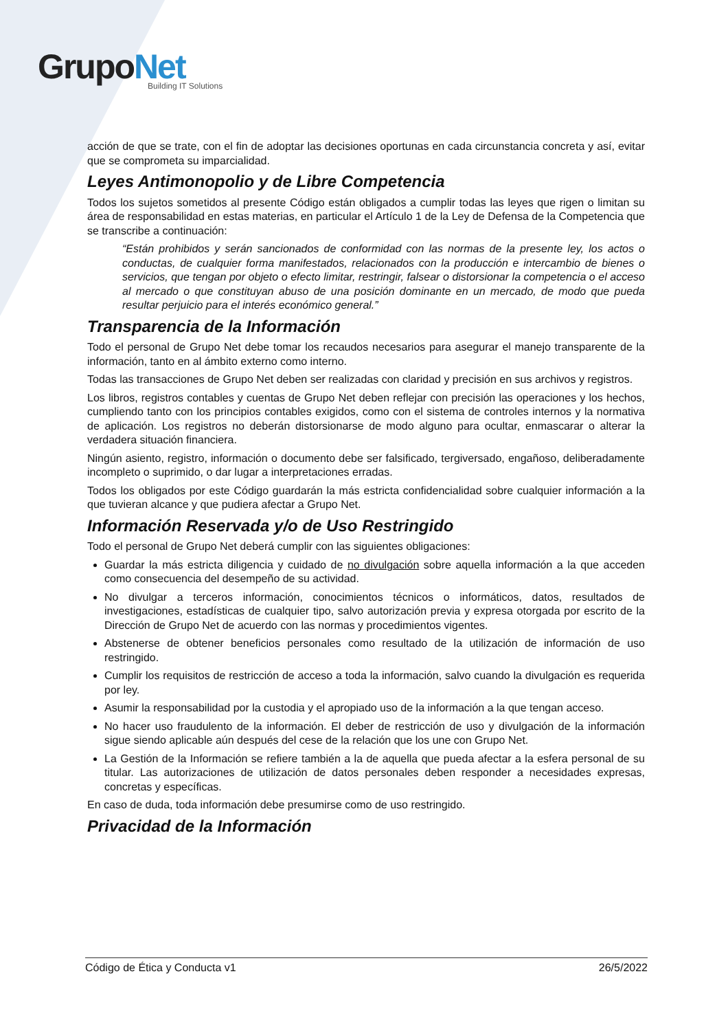GrupoNet
Building IT Solutions
acción de que se trate, con el fin de adoptar las decisiones oportunas en cada circunstancia concreta y así, evitar que se comprometa su imparcialidad.
Leyes Antimonopolio y de Libre Competencia
Todos los sujetos sometidos al presente Código están obligados a cumplir todas las leyes que rigen o limitan su área de responsabilidad en estas materias, en particular el Artículo 1 de la Ley de Defensa de la Competencia que se transcribe a continuación:
“Están prohibidos y serán sancionados de conformidad con las normas de la presente ley, los actos o conductas, de cualquier forma manifestados, relacionados con la producción e intercambio de bienes o servicios, que tengan por objeto o efecto limitar, restringir, falsear o distorsionar la competencia o el acceso al mercado o que constituyan abuso de una posición dominante en un mercado, de modo que pueda resultar perjuicio para el interés económico general.”
Transparencia de la Información
Todo el personal de Grupo Net debe tomar los recaudos necesarios para asegurar el manejo transparente de la información, tanto en al ámbito externo como interno.
Todas las transacciones de Grupo Net deben ser realizadas con claridad y precisión en sus archivos y registros.
Los libros, registros contables y cuentas de Grupo Net deben reflejar con precisión las operaciones y los hechos, cumpliendo tanto con los principios contables exigidos, como con el sistema de controles internos y la normativa de aplicación. Los registros no deberán distorsionarse de modo alguno para ocultar, enmascarar o alterar la verdadera situación financiera.
Ningún asiento, registro, información o documento debe ser falsificado, tergiversado, engañoso, deliberadamente incompleto o suprimido, o dar lugar a interpretaciones erradas.
Todos los obligados por este Código guardarán la más estricta confidencialidad sobre cualquier información a la que tuvieran alcance y que pudiera afectar a Grupo Net.
Información Reservada y/o de Uso Restringido
Todo el personal de Grupo Net deberá cumplir con las siguientes obligaciones:
Guardar la más estricta diligencia y cuidado de no divulgación sobre aquella información a la que acceden como consecuencia del desempeño de su actividad.
No divulgar a terceros información, conocimientos técnicos o informáticos, datos, resultados de investigaciones, estadísticas de cualquier tipo, salvo autorización previa y expresa otorgada por escrito de la Dirección de Grupo Net de acuerdo con las normas y procedimientos vigentes.
Abstenerse de obtener beneficios personales como resultado de la utilización de información de uso restringido.
Cumplir los requisitos de restricción de acceso a toda la información, salvo cuando la divulgación es requerida por ley.
Asumir la responsabilidad por la custodia y el apropiado uso de la información a la que tengan acceso.
No hacer uso fraudulento de la información. El deber de restricción de uso y divulgación de la información sigue siendo aplicable aún después del cese de la relación que los une con Grupo Net.
La Gestión de la Información se refiere también a la de aquella que pueda afectar a la esfera personal de su titular. Las autorizaciones de utilización de datos personales deben responder a necesidades expresas, concretas y específicas.
En caso de duda, toda información debe presumirse como de uso restringido.
Privacidad de la Información
Código de Ética y Conducta v1 26/5/2022